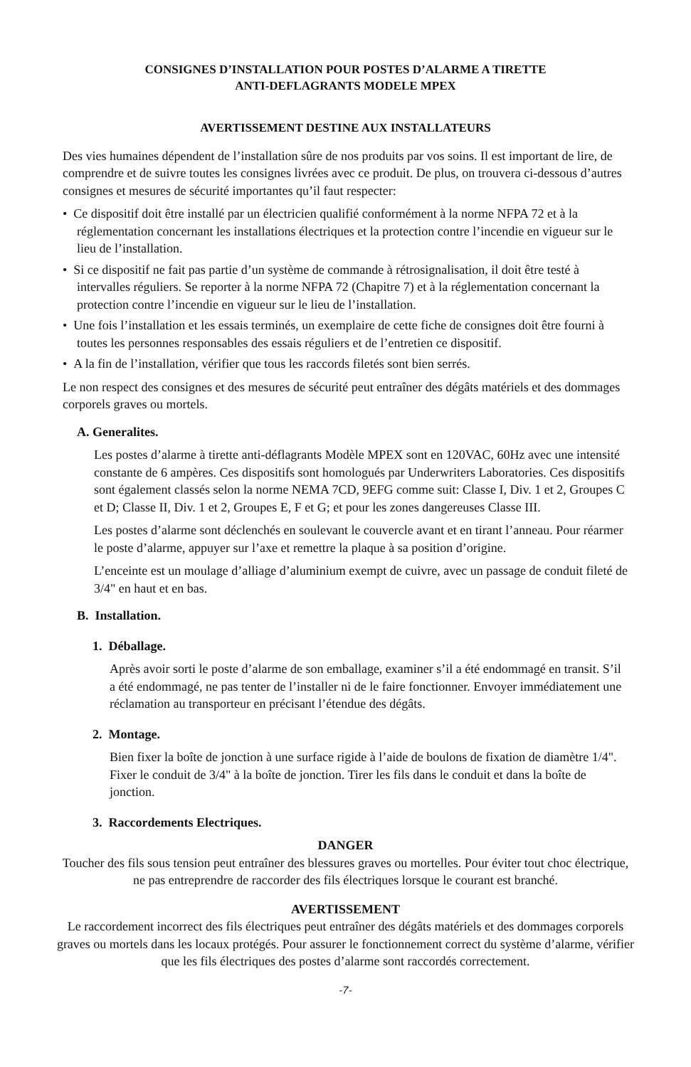CONSIGNES D’INSTALLATION POUR POSTES D’ALARME A TIRETTE
ANTI-DEFLAGRANTS MODELE MPEX
AVERTISSEMENT DESTINE AUX INSTALLATEURS
Des vies humaines dépendent de l’installation sûre de nos produits par vos soins. Il est important de lire, de comprendre et de suivre toutes les consignes livrées avec ce produit. De plus, on trouvera ci-dessous d’autres consignes et mesures de sécurité importantes qu’il faut respecter:
• Ce dispositif doit être installé par un électricien qualifié conformément à la norme NFPA 72 et à la réglementation concernant les installations électriques et la protection contre l’incendie en vigueur sur le lieu de l’installation.
• Si ce dispositif ne fait pas partie d’un système de commande à rétrosignalisation, il doit être testé à intervalles réguliers. Se reporter à la norme NFPA 72 (Chapitre 7) et à la réglementation concernant la protection contre l’incendie en vigueur sur le lieu de l’installation.
• Une fois l’installation et les essais terminés, un exemplaire de cette fiche de consignes doit être fourni à toutes les personnes responsables des essais réguliers et de l’entretien ce dispositif.
• A la fin de l’installation, vérifier que tous les raccords filetés sont bien serrés.
Le non respect des consignes et des mesures de sécurité peut entraîner des dégâts matériels et des dommages corporels graves ou mortels.
A. Generalites.
Les postes d’alarme à tirette anti-déflagrants Modèle MPEX sont en 120VAC, 60Hz avec une intensité constante de 6 ampères. Ces dispositifs sont homologués par Underwriters Laboratories. Ces dispositifs sont également classés selon la norme NEMA 7CD, 9EFG comme suit: Classe I, Div. 1 et 2, Groupes C et D; Classe II, Div. 1 et 2, Groupes E, F et G; et pour les zones dangereuses Classe III.
Les postes d’alarme sont déclenchés en soulevant le couvercle avant et en tirant l’anneau. Pour réarmer le poste d’alarme, appuyer sur l’axe et remettre la plaque à sa position d’origine.
L’enceinte est un moulage d’alliage d’aluminium exempt de cuivre, avec un passage de conduit fileté de 3/4" en haut et en bas.
B. Installation.
1. Déballage.
Après avoir sorti le poste d’alarme de son emballage, examiner s’il a été endommagé en transit. S’il a été endommagé, ne pas tenter de l’installer ni de le faire fonctionner. Envoyer immédiatement une réclamation au transporteur en précisant l’étendue des dégâts.
2. Montage.
Bien fixer la boîte de jonction à une surface rigide à l’aide de boulons de fixation de diamètre 1/4". Fixer le conduit de 3/4" à la boîte de jonction. Tirer les fils dans le conduit et dans la boîte de jonction.
3. Raccordements Electriques.
DANGER
Toucher des fils sous tension peut entraîner des blessures graves ou mortelles. Pour éviter tout choc électrique, ne pas entreprendre de raccorder des fils électriques lorsque le courant est branché.
AVERTISSEMENT
Le raccordement incorrect des fils électriques peut entraîner des dégâts matériels et des dommages corporels graves ou mortels dans les locaux protégés. Pour assurer le fonctionnement correct du système d’alarme, vérifier que les fils électriques des postes d’alarme sont raccordés correctement.
-7-